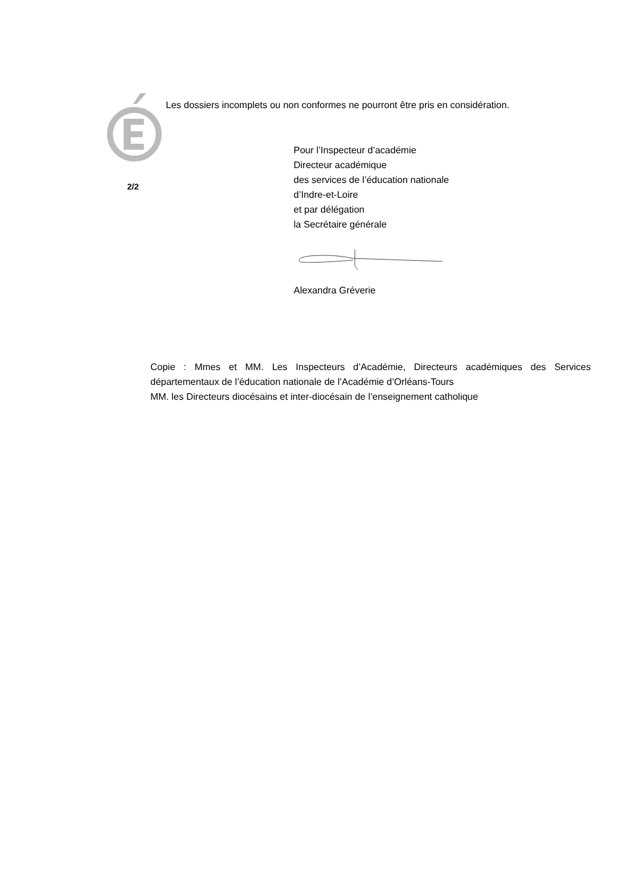Les dossiers incomplets ou non conformes ne pourront être pris en considération.
2/2
Pour l’Inspecteur d’académie
Directeur académique
des services de l’éducation nationale
d’Indre-et-Loire
et par délégation
la Secrétaire générale
Alexandra Gréverie
Copie : Mmes et MM. Les Inspecteurs d’Académie, Directeurs académiques des Services départementaux de l’éducation nationale de l’Académie d’Orléans-Tours
MM. les Directeurs diocésains et inter-diocésain de l’enseignement catholique